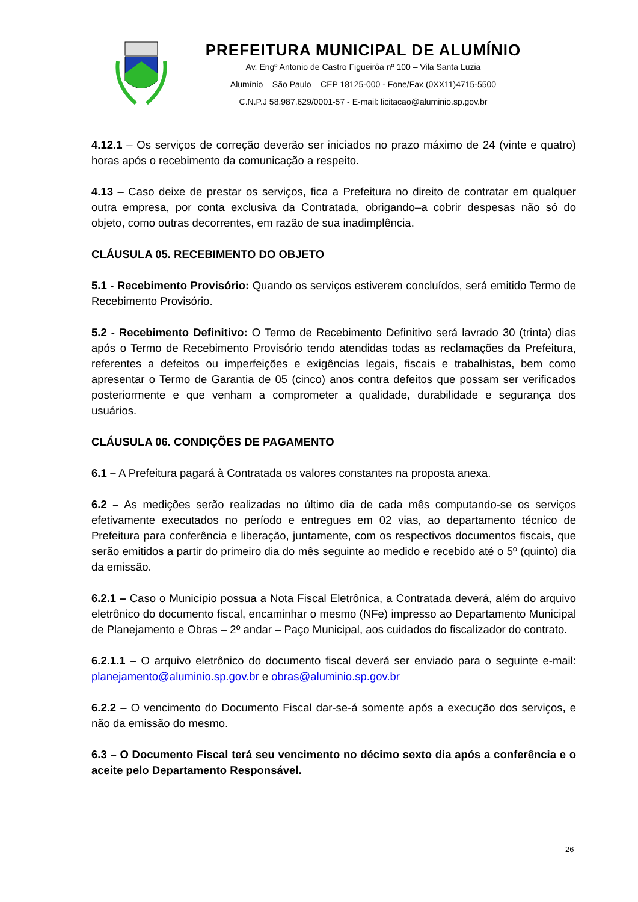PREFEITURA MUNICIPAL DE ALUMÍNIO
Av. Engº Antonio de Castro Figueirôa nº 100 – Vila Santa Luzia
Alumínio – São Paulo – CEP 18125-000 - Fone/Fax (0XX11)4715-5500
C.N.P.J 58.987.629/0001-57 - E-mail: licitacao@aluminio.sp.gov.br
4.12.1 – Os serviços de correção deverão ser iniciados no prazo máximo de 24 (vinte e quatro) horas após o recebimento da comunicação a respeito.
4.13 – Caso deixe de prestar os serviços, fica a Prefeitura no direito de contratar em qualquer outra empresa, por conta exclusiva da Contratada, obrigando–a cobrir despesas não só do objeto, como outras decorrentes, em razão de sua inadimplência.
CLÁUSULA 05. RECEBIMENTO DO OBJETO
5.1 - Recebimento Provisório: Quando os serviços estiverem concluídos, será emitido Termo de Recebimento Provisório.
5.2 - Recebimento Definitivo: O Termo de Recebimento Definitivo será lavrado 30 (trinta) dias após o Termo de Recebimento Provisório tendo atendidas todas as reclamações da Prefeitura, referentes a defeitos ou imperfeições e exigências legais, fiscais e trabalhistas, bem como apresentar o Termo de Garantia de 05 (cinco) anos contra defeitos que possam ser verificados posteriormente e que venham a comprometer a qualidade, durabilidade e segurança dos usuários.
CLÁUSULA 06. CONDIÇÕES DE PAGAMENTO
6.1 – A Prefeitura pagará à Contratada os valores constantes na proposta anexa.
6.2 – As medições serão realizadas no último dia de cada mês computando-se os serviços efetivamente executados no período e entregues em 02 vias, ao departamento técnico de Prefeitura para conferência e liberação, juntamente, com os respectivos documentos fiscais, que serão emitidos a partir do primeiro dia do mês seguinte ao medido e recebido até o 5º (quinto) dia da emissão.
6.2.1 – Caso o Município possua a Nota Fiscal Eletrônica, a Contratada deverá, além do arquivo eletrônico do documento fiscal, encaminhar o mesmo (NFe) impresso ao Departamento Municipal de Planejamento e Obras – 2º andar – Paço Municipal, aos cuidados do fiscalizador do contrato.
6.2.1.1 – O arquivo eletrônico do documento fiscal deverá ser enviado para o seguinte e-mail: planejamento@aluminio.sp.gov.br e obras@aluminio.sp.gov.br
6.2.2 – O vencimento do Documento Fiscal dar-se-á somente após a execução dos serviços, e não da emissão do mesmo.
6.3 – O Documento Fiscal terá seu vencimento no décimo sexto dia após a conferência e o aceite pelo Departamento Responsável.
26